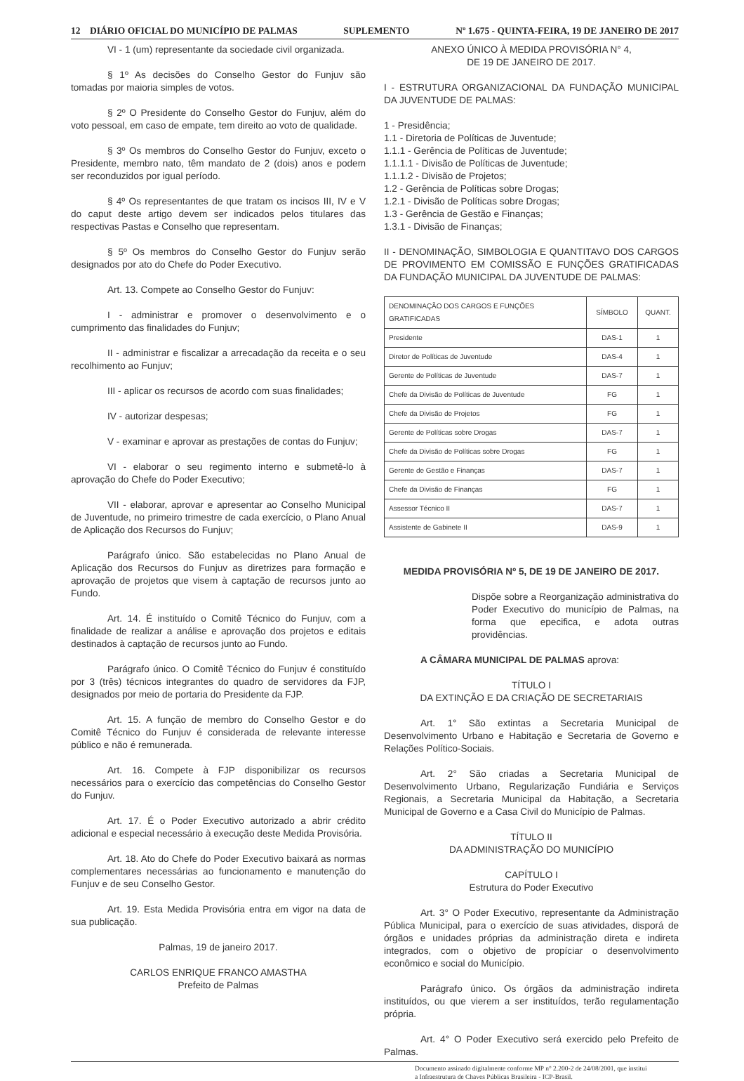12 DIÁRIO OFICIAL DO MUNICÍPIO DE PALMAS SUPLEMENTO Nº 1.675 - QUINTA-FEIRA, 19 DE JANEIRO DE 2017
VI - 1 (um) representante da sociedade civil organizada.
§ 1º As decisões do Conselho Gestor do Funjuv são tomadas por maioria simples de votos.
§ 2º O Presidente do Conselho Gestor do Funjuv, além do voto pessoal, em caso de empate, tem direito ao voto de qualidade.
§ 3º Os membros do Conselho Gestor do Funjuv, exceto o Presidente, membro nato, têm mandato de 2 (dois) anos e podem ser reconduzidos por igual período.
§ 4º Os representantes de que tratam os incisos III, IV e V do caput deste artigo devem ser indicados pelos titulares das respectivas Pastas e Conselho que representam.
§ 5º Os membros do Conselho Gestor do Funjuv serão designados por ato do Chefe do Poder Executivo.
Art. 13. Compete ao Conselho Gestor do Funjuv:
I - administrar e promover o desenvolvimento e o cumprimento das finalidades do Funjuv;
II - administrar e fiscalizar a arrecadação da receita e o seu recolhimento ao Funjuv;
III - aplicar os recursos de acordo com suas finalidades;
IV - autorizar despesas;
V - examinar e aprovar as prestações de contas do Funjuv;
VI - elaborar o seu regimento interno e submetê-lo à aprovação do Chefe do Poder Executivo;
VII - elaborar, aprovar e apresentar ao Conselho Municipal de Juventude, no primeiro trimestre de cada exercício, o Plano Anual de Aplicação dos Recursos do Funjuv;
Parágrafo único. São estabelecidas no Plano Anual de Aplicação dos Recursos do Funjuv as diretrizes para formação e aprovação de projetos que visem à captação de recursos junto ao Fundo.
Art. 14. É instituído o Comitê Técnico do Funjuv, com a finalidade de realizar a análise e aprovação dos projetos e editais destinados à captação de recursos junto ao Fundo.
Parágrafo único. O Comitê Técnico do Funjuv é constituído por 3 (três) técnicos integrantes do quadro de servidores da FJP, designados por meio de portaria do Presidente da FJP.
Art. 15. A função de membro do Conselho Gestor e do Comitê Técnico do Funjuv é considerada de relevante interesse público e não é remunerada.
Art. 16. Compete à FJP disponibilizar os recursos necessários para o exercício das competências do Conselho Gestor do Funjuv.
Art. 17. É o Poder Executivo autorizado a abrir crédito adicional e especial necessário à execução deste Medida Provisória.
Art. 18. Ato do Chefe do Poder Executivo baixará as normas complementares necessárias ao funcionamento e manutenção do Funjuv e de seu Conselho Gestor.
Art. 19. Esta Medida Provisória entra em vigor na data de sua publicação.
Palmas, 19 de janeiro 2017.
CARLOS ENRIQUE FRANCO AMASTHA
Prefeito de Palmas
ANEXO ÚNICO À MEDIDA PROVISÓRIA N° 4,
DE 19 DE JANEIRO DE 2017.
I - ESTRUTURA ORGANIZACIONAL DA FUNDAÇÃO MUNICIPAL DA JUVENTUDE DE PALMAS:
1 - Presidência;
1.1 - Diretoria de Políticas de Juventude;
1.1.1 - Gerência de Políticas de Juventude;
1.1.1.1 - Divisão de Políticas de Juventude;
1.1.1.2 - Divisão de Projetos;
1.2 - Gerência de Políticas sobre Drogas;
1.2.1 - Divisão de Políticas sobre Drogas;
1.3 - Gerência de Gestão e Finanças;
1.3.1 - Divisão de Finanças;
II - DENOMINAÇÃO, SIMBOLOGIA E QUANTITAVO DOS CARGOS DE PROVIMENTO EM COMISSÃO E FUNÇÕES GRATIFICADAS DA FUNDAÇÃO MUNICIPAL DA JUVENTUDE DE PALMAS:
| DENOMINAÇÃO DOS CARGOS E FUNÇÕES GRATIFICADAS | SÍMBOLO | QUANT. |
| Presidente | DAS-1 | 1 |
| Diretor de Políticas de Juventude | DAS-4 | 1 |
| Gerente de Políticas de Juventude | DAS-7 | 1 |
| Chefe da Divisão de Políticas de Juventude | FG | 1 |
| Chefe da Divisão de Projetos | FG | 1 |
| Gerente de Políticas sobre Drogas | DAS-7 | 1 |
| Chefe da Divisão de Políticas sobre Drogas | FG | 1 |
| Gerente de Gestão e Finanças | DAS-7 | 1 |
| Chefe da Divisão de Finanças | FG | 1 |
| Assessor Técnico II | DAS-7 | 1 |
| Assistente de Gabinete II | DAS-9 | 1 |
MEDIDA PROVISÓRIA Nº 5, DE 19 DE JANEIRO DE 2017.
Dispõe sobre a Reorganização administrativa do Poder Executivo do município de Palmas, na forma que epecifica, e adota outras providências.
A CÂMARA MUNICIPAL DE PALMAS aprova:
TÍTULO I
DA EXTINÇÃO E DA CRIAÇÃO DE SECRETARIAIS
Art. 1° São extintas a Secretaria Municipal de Desenvolvimento Urbano e Habitação e Secretaria de Governo e Relações Político-Sociais.
Art. 2° São criadas a Secretaria Municipal de Desenvolvimento Urbano, Regularização Fundiária e Serviços Regionais, a Secretaria Municipal da Habitação, a Secretaria Municipal de Governo e a Casa Civil do Município de Palmas.
TÍTULO II
DA ADMINISTRAÇÃO DO MUNICÍPIO
CAPÍTULO I
Estrutura do Poder Executivo
Art. 3° O Poder Executivo, representante da Administração Pública Municipal, para o exercício de suas atividades, disporá de órgãos e unidades próprias da administração direta e indireta integrados, com o objetivo de propíciar o desenvolvimento econômico e social do Município.
Parágrafo único. Os órgãos da administração indireta instituídos, ou que vierem a ser instituídos, terão regulamentação própria.
Art. 4° O Poder Executivo será exercido pelo Prefeito de Palmas.
Documento assinado digitalmente conforme MP n° 2.200-2 de 24/08/2001, que institui
a Infraestrutura de Chaves Públicas Brasileira - ICP-Brasil.